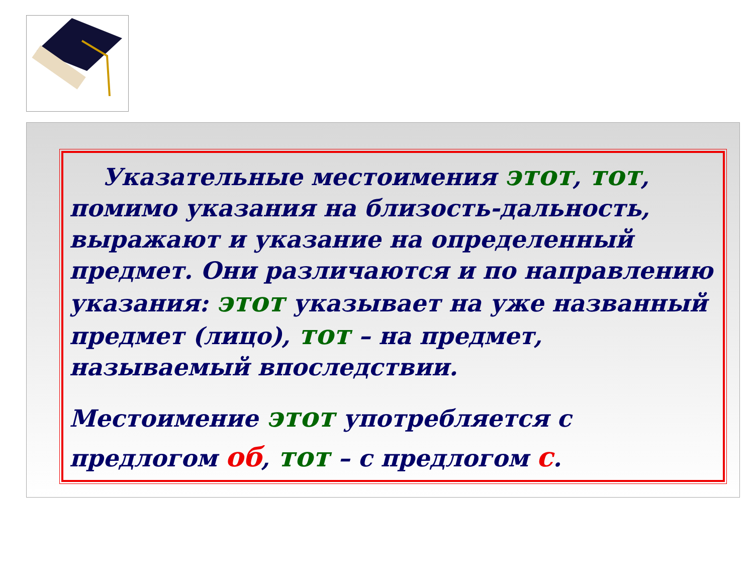Указательные местоимения этот, тот, помимо указания на близость-дальность, выражают и указание на определенный предмет. Они различаются и по направлению указания: этот указывает на уже названный предмет (лицо), тот – на предмет, называемый впоследствии.
Местоимение этот употребляется с предлогом об, тот – с предлогом с.